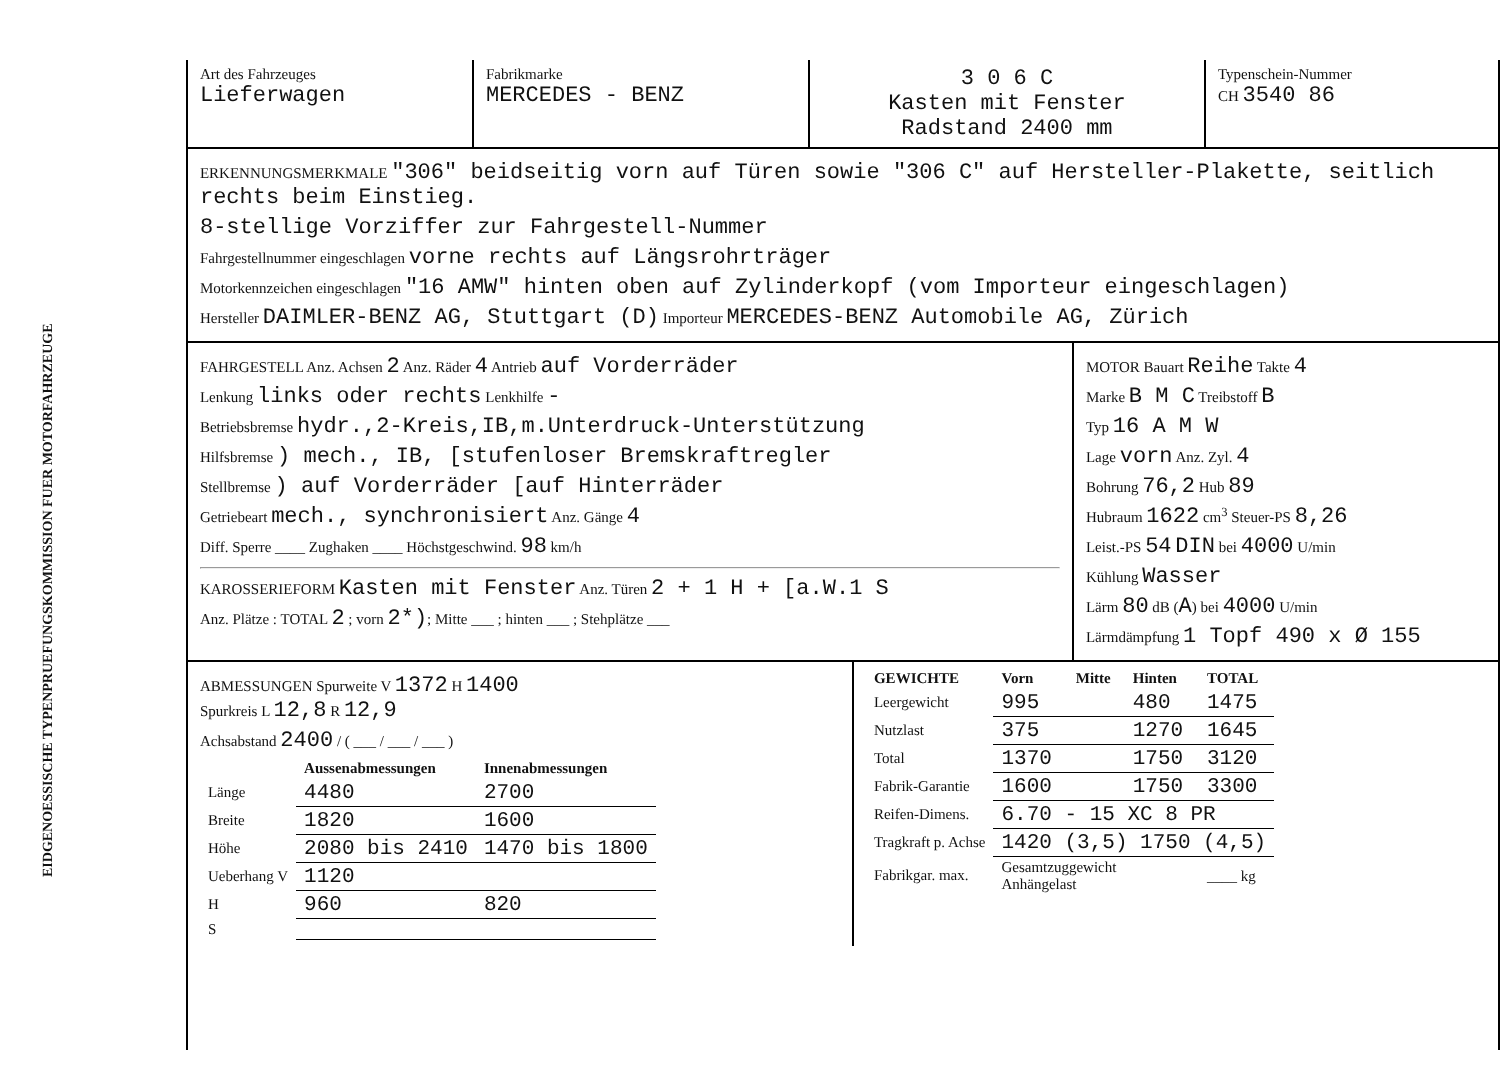EIDGENOESSISCHE TYPENPRUEFUNGSKOMMISSION FUER MOTORFAHRZEUGE
Art des Fahrzeuges
Lieferwagen
Fabrikmarke
MERCEDES - BENZ
3 0 6 C
Kasten mit Fenster
Radstand 2400 mm
Typenschein-Nummer
CH 3540 86
ERKENNUNGSMERKMALE "306" beidseitig vorn auf Türen sowie "306 C" auf Hersteller-Plakette, seitlich rechts beim Einstieg.
8-stellige Vorziffer zur Fahrgestell-Nummer
Fahrgestellnummer eingeschlagen vorne rechts auf Längsrohrträger
Motorkennzeichen eingeschlagen "16 AMW" hinten oben auf Zylinderkopf (vom Importeur eingeschlagen)
Hersteller DAIMLER-BENZ AG, Stuttgart (D) Importeur MERCEDES-BENZ Automobile AG, Zürich
FAHRGESTELL Anz. Achsen 2 Anz. Räder 4 Antrieb auf Vorderräder
Lenkung links oder rechts Lenkhilfe -
Betriebsbremse hydr.,2-Kreis,IB,m.Unterdruck-Unterstützung
Hilfsbremse ) mech., IB, [stufenloser Bremskraftregler
Stellbremse ) auf Vorderräder [auf Hinterräder
Getriebeart mech., synchronisiert Anz. Gänge 4
Diff. Sperre ____ Zughaken ____ Höchstgeschwind. 98 km/h
KAROSSERIEFORM Kasten mit Fenster Anz. Türen 2 + 1 H + [a.W.1 S
Anz. Plätze : TOTAL 2 ; vorn 2*); Mitte ___ ; hinten ___ ; Stehplätze ___
MOTOR Bauart Reihe Takte 4
Marke B M C Treibstoff B
Typ 16 A M W
Lage vorn Anz. Zyl. 4
Bohrung 76,2 Hub 89
Hubraum 1622 cm<sup>3</sup> Steuer-PS 8,26
Leist.-PS 54 DIN bei 4000 U/min
Kühlung Wasser
Lärm 80 dB (A) bei 4000 U/min
Lärmdämpfung 1 Topf 490 x Ø 155
ABMESSUNGEN Spurweite V 1372 H 1400
Spurkreis L 12,8 R 12,9
Achsabstand 2400 / ( ___ / ___ / ___ )
| | Aussenabmessungen | Innenabmessungen |
| --- | --- | --- |
| Länge | 4480 | 2700 |
| Breite | 1820 | 1600 |
| Höhe | 2080 bis 2410 | 1470 bis 1800 |
| Ueberhang V | 1120 | |
| H | 960 | 820 |
| S | | |
| GEWICHTE | Vorn | Mitte | Hinten | TOTAL |
| --- | --- | --- | --- | --- |
| Leergewicht | 995 | | 480 | 1475 |
| Nutzlast | 375 | | 1270 | 1645 |
| Total | 1370 | | 1750 | 3120 |
| Fabrik-Garantie | 1600 | | 1750 | 3300 |
| Reifen-Dimens. | 6.70 - 15 XC 8 PR | | | |
| Tragkraft p. Achse | 1420 (3,5) 1750 (4,5) | | | |
| Fabrikgar. max. | Gesamtzuggewicht Anhängelast | | | ____ kg |